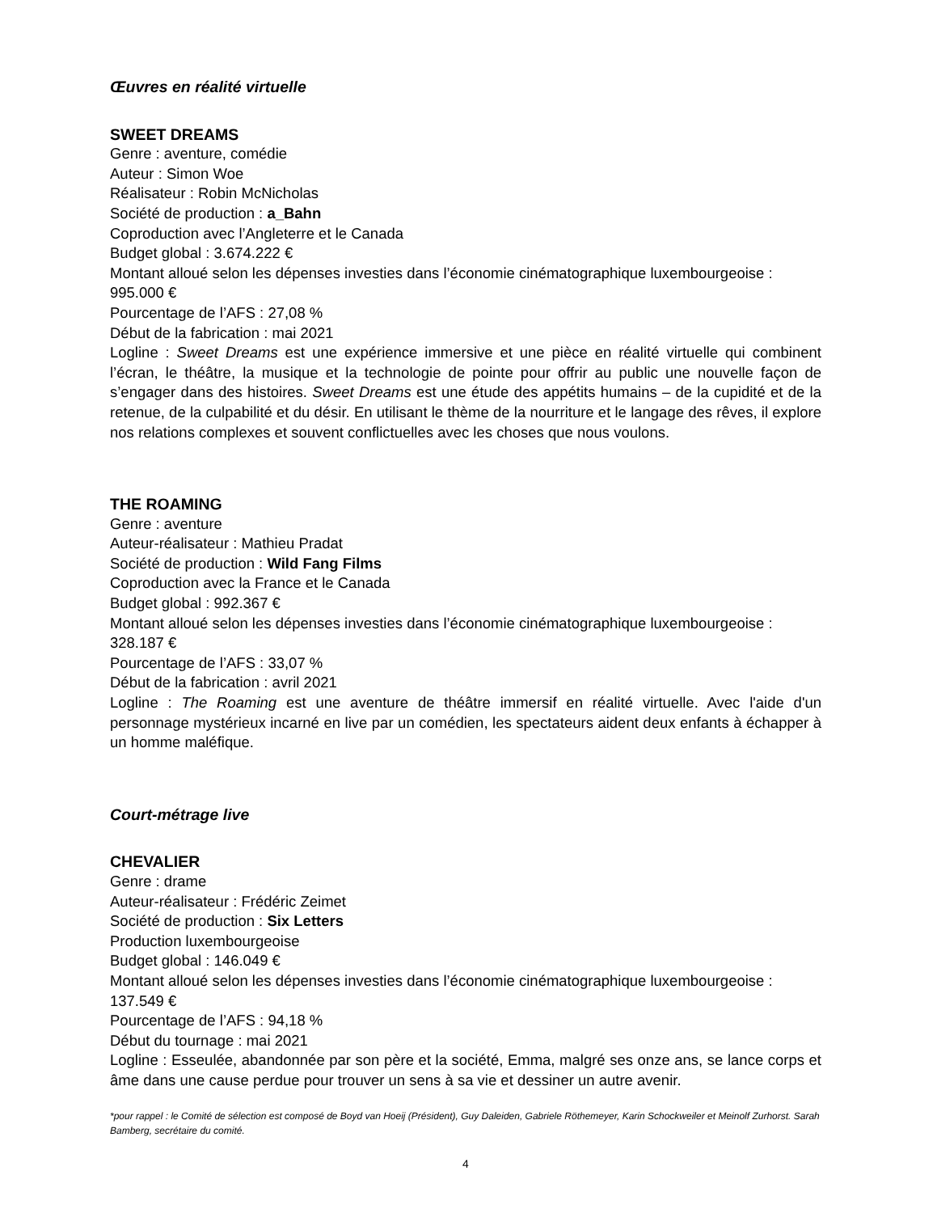Œuvres en réalité virtuelle
SWEET DREAMS
Genre : aventure, comédie
Auteur : Simon Woe
Réalisateur : Robin McNicholas
Société de production : a_Bahn
Coproduction avec l’Angleterre et le Canada
Budget global : 3.674.222 €
Montant alloué selon les dépenses investies dans l’économie cinématographique luxembourgeoise : 995.000 €
Pourcentage de l’AFS : 27,08 %
Début de la fabrication : mai 2021
Logline : Sweet Dreams est une expérience immersive et une pièce en réalité virtuelle qui combinent l’écran, le théâtre, la musique et la technologie de pointe pour offrir au public une nouvelle façon de s’engager dans des histoires. Sweet Dreams est une étude des appétits humains – de la cupidité et de la retenue, de la culpabilité et du désir. En utilisant le thème de la nourriture et le langage des rêves, il explore nos relations complexes et souvent conflictuelles avec les choses que nous voulons.
THE ROAMING
Genre : aventure
Auteur-réalisateur : Mathieu Pradat
Société de production : Wild Fang Films
Coproduction avec la France et le Canada
Budget global : 992.367 €
Montant alloué selon les dépenses investies dans l’économie cinématographique luxembourgeoise : 328.187 €
Pourcentage de l’AFS : 33,07 %
Début de la fabrication : avril 2021
Logline : The Roaming est une aventure de théâtre immersif en réalité virtuelle. Avec l'aide d'un personnage mystérieux incarné en live par un comédien, les spectateurs aident deux enfants à échapper à un homme maléfique.
Court-métrage live
CHEVALIER
Genre : drame
Auteur-réalisateur : Frédéric Zeimet
Société de production : Six Letters
Production luxembourgeoise
Budget global : 146.049 €
Montant alloué selon les dépenses investies dans l’économie cinématographique luxembourgeoise : 137.549 €
Pourcentage de l’AFS : 94,18 %
Début du tournage : mai 2021
Logline : Esseulée, abandonnée par son père et la société, Emma, malgré ses onze ans, se lance corps et âme dans une cause perdue pour trouver un sens à sa vie et dessiner un autre avenir.
*pour rappel : le Comité de sélection est composé de Boyd van Hoeij (Président), Guy Daleiden, Gabriele Röthemeyer, Karin Schockweiler et Meinolf Zurhorst. Sarah Bamberg, secrétaire du comité.
4